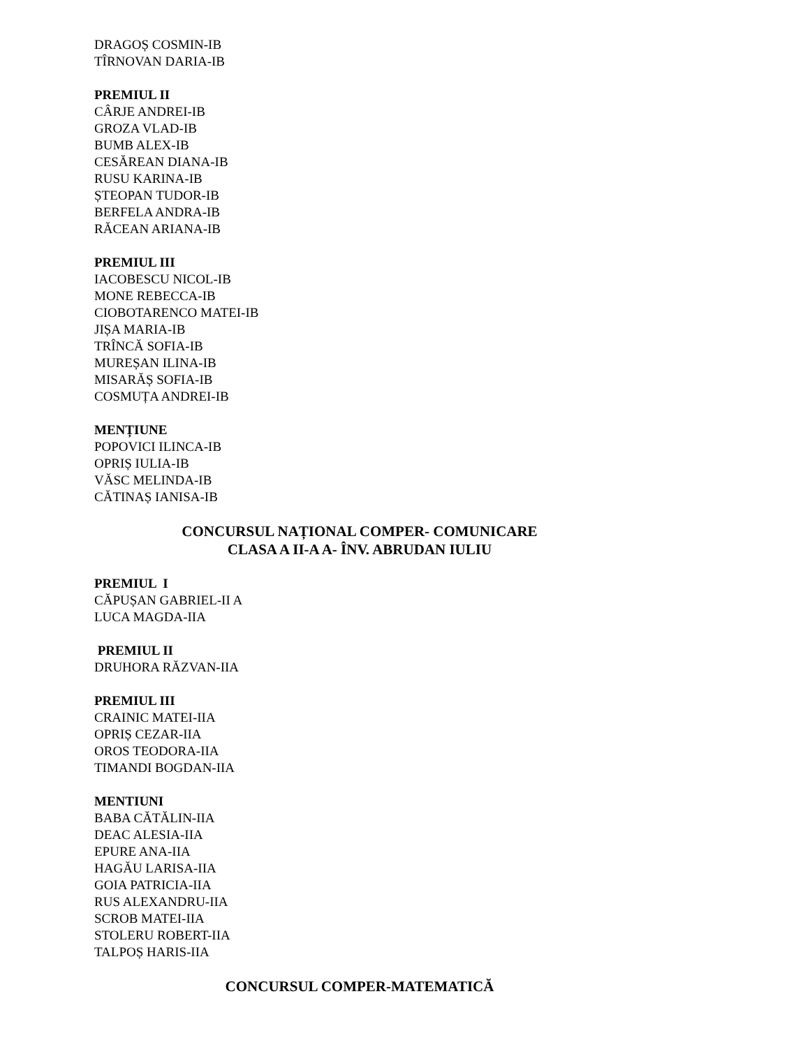DRAGOȘ COSMIN-IB
TÎRNOVAN DARIA-IB
PREMIUL II
CÂRJE ANDREI-IB
GROZA VLAD-IB
BUMB ALEX-IB
CESĂREAN DIANA-IB
RUSU KARINA-IB
ȘTEOPAN TUDOR-IB
BERFELA ANDRA-IB
RĂCEAN ARIANA-IB
PREMIUL III
IACOBESCU NICOL-IB
MONE REBECCA-IB
CIOBOTARENCO MATEI-IB
JIȘA MARIA-IB
TRÎNCĂ SOFIA-IB
MUREȘAN ILINA-IB
MISARĂȘ SOFIA-IB
COSMUȚA ANDREI-IB
MENȚIUNE
POPOVICI ILINCA-IB
OPRIȘ IULIA-IB
VĂSC MELINDA-IB
CĂTINAȘ IANISA-IB
CONCURSUL NAȚIONAL COMPER- COMUNICARE
CLASA A II-A A- ÎNV. ABRUDAN IULIU
PREMIUL I
CĂPUȘAN GABRIEL-II A
LUCA MAGDA-IIA
PREMIUL II
DRUHORA RĂZVAN-IIA
PREMIUL III
CRAINIC MATEI-IIA
OPRIȘ CEZAR-IIA
OROS TEODORA-IIA
TIMANDI BOGDAN-IIA
MENTIUNI
BABA CĂTĂLIN-IIA
DEAC ALESIA-IIA
EPURE ANA-IIA
HAGĂU LARISA-IIA
GOIA PATRICIA-IIA
RUS ALEXANDRU-IIA
SCROB MATEI-IIA
STOLERU ROBERT-IIA
TALPOȘ HARIS-IIA
CONCURSUL COMPER-MATEMATICĂ